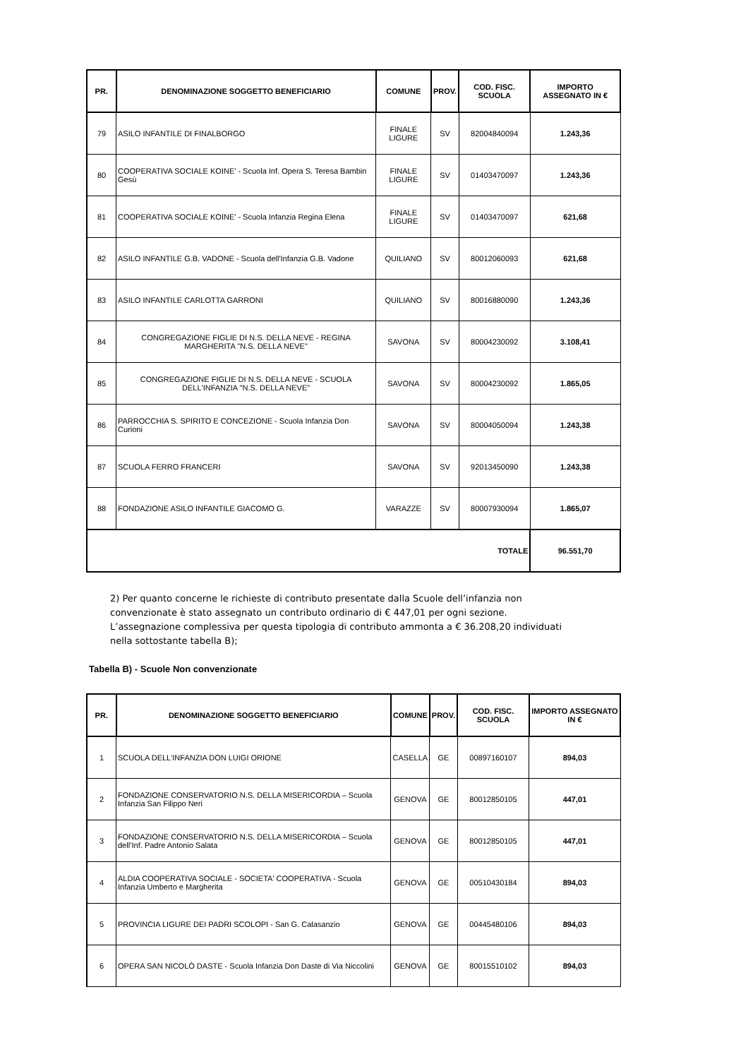| PR. | DENOMINAZIONE SOGGETTO BENEFICIARIO | COMUNE | PROV. | COD. FISC. SCUOLA | IMPORTO ASSEGNATO IN € |
| --- | --- | --- | --- | --- | --- |
| 79 | ASILO INFANTILE DI FINALBORGO | FINALE LIGURE | SV | 82004840094 | 1.243,36 |
| 80 | COOPERATIVA SOCIALE KOINE' - Scuola Inf. Opera S. Teresa Bambin Gesù | FINALE LIGURE | SV | 01403470097 | 1.243,36 |
| 81 | COOPERATIVA SOCIALE KOINE' - Scuola Infanzia Regina Elena | FINALE LIGURE | SV | 01403470097 | 621,68 |
| 82 | ASILO INFANTILE G.B. VADONE - Scuola dell'Infanzia G.B. Vadone | QUILIANO | SV | 80012060093 | 621,68 |
| 83 | ASILO INFANTILE CARLOTTA GARRONI | QUILIANO | SV | 80016880090 | 1.243,36 |
| 84 | CONGREGAZIONE FIGLIE DI N.S. DELLA NEVE - REGINA MARGHERITA "N.S. DELLA NEVE" | SAVONA | SV | 80004230092 | 3.108,41 |
| 85 | CONGREGAZIONE FIGLIE DI N.S. DELLA NEVE - SCUOLA DELL'INFANZIA "N.S. DELLA NEVE" | SAVONA | SV | 80004230092 | 1.865,05 |
| 86 | PARROCCHIA S. SPIRITO E CONCEZIONE - Scuola Infanzia Don Curioni | SAVONA | SV | 80004050094 | 1.243,38 |
| 87 | SCUOLA FERRO FRANCERI | SAVONA | SV | 92013450090 | 1.243,38 |
| 88 | FONDAZIONE ASILO INFANTILE GIACOMO G. | VARAZZE | SV | 80007930094 | 1.865,07 |
| TOTALE | | | | | 96.551,70 |
2) Per quanto concerne le richieste di contributo presentate dalla Scuole dell’infanzia non convenzionate è stato assegnato un contributo ordinario di € 447,01 per ogni sezione. L’assegnazione complessiva per questa tipologia di contributo ammonta a € 36.208,20 individuati nella sottostante tabella B);
Tabella B) - Scuole Non convenzionate
| PR. | DENOMINAZIONE SOGGETTO BENEFICIARIO | COMUNE | PROV. | COD. FISC. SCUOLA | IMPORTO ASSEGNATO IN € |
| --- | --- | --- | --- | --- | --- |
| 1 | SCUOLA DELL'INFANZIA DON LUIGI ORIONE | CASELLA | GE | 00897160107 | 894,03 |
| 2 | FONDAZIONE CONSERVATORIO N.S. DELLA MISERICORDIA – Scuola Infanzia San Filippo Neri | GENOVA | GE | 80012850105 | 447,01 |
| 3 | FONDAZIONE CONSERVATORIO N.S. DELLA MISERICORDIA – Scuola dell’Inf. Padre Antonio Salata | GENOVA | GE | 80012850105 | 447,01 |
| 4 | ALDIA COOPERATIVA SOCIALE - SOCIETA' COOPERATIVA - Scuola Infanzia Umberto e Margherita | GENOVA | GE | 00510430184 | 894,03 |
| 5 | PROVINCIA LIGURE DEI PADRI SCOLOPI - San G. Calasanzio | GENOVA | GE | 00445480106 | 894,03 |
| 6 | OPERA SAN NICOLÒ DASTE - Scuola Infanzia Don Daste di Via Niccolini | GENOVA | GE | 80015510102 | 894,03 |